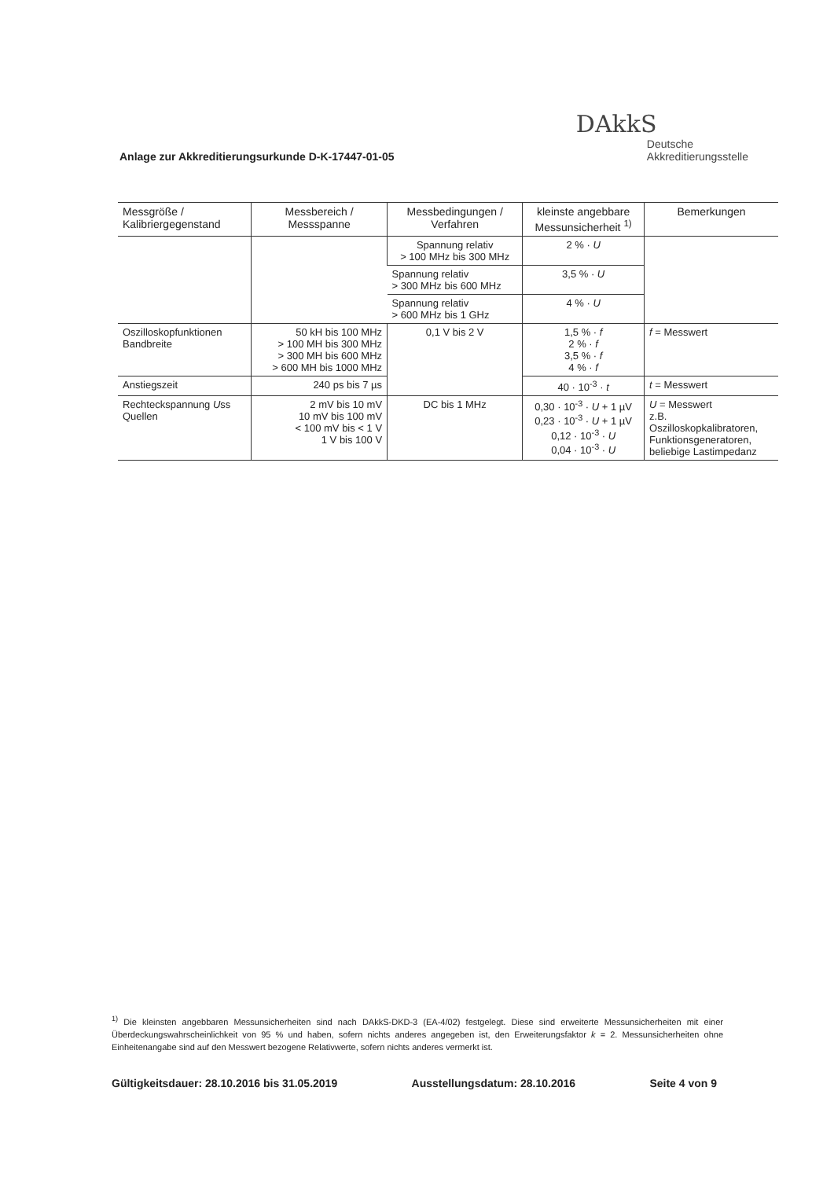Anlage zur Akkreditierungsurkunde D-K-17447-01-05
DAkkS
Deutsche
Akkreditierungsstelle
| Messgröße / Kalibriergegenstand | Messbereich / Messspanne | Messbedingungen / Verfahren | kleinste angebbare Messunsicherheit <sup>1)</sup> | Bemerkungen |
| --- | --- | --- | --- | --- |
| | | Spannung relativ > 100 MHz bis 300 MHz | 2 % · U | |
| | | Spannung relativ > 300 MHz bis 600 MHz | 3,5 % · U | |
| | | Spannung relativ > 600 MHz bis 1 GHz | 4 % · U | |
| Oszilloskopfunktionen Bandbreite | 50 kH bis 100 MHz > 100 MH bis 300 MHz > 300 MH bis 600 MHz > 600 MH bis 1000 MHz | 0,1 V bis 2 V | 1,5 % · f 2 % · f 3,5 % · f 4 % · f | f = Messwert |
| Anstiegszeit | 240 ps bis 7 µs | | 40 · 10<sup>-3</sup> · t | t = Messwert |
| Rechteckspannung U ss Quellen | 2 mV bis 10 mV 10 mV bis 100 mV < 100 mV bis < 1 V 1 V bis 100 V | DC bis 1 MHz | 0,30 · 10<sup>-3</sup> · U + 1 µV 0,23 · 10<sup>-3</sup> · U + 1 µV 0,12 · 10<sup>-3</sup> · U 0,04 · 10<sup>-3</sup> · U | U = Messwert z.B. Oszilloskopkalibratoren, Funktionsgeneratoren, beliebige Lastimpedanz |
<sup>1)</sup> Die kleinsten angebbaren Messunsicherheiten sind nach DAkkS-DKD-3 (EA-4/02) festgelegt. Diese sind erweiterte Messunsicherheiten mit einer Überdeckungswahrscheinlichkeit von 95 % und haben, sofern nichts anderes angegeben ist, den Erweiterungsfaktor k = 2. Messunsicherheiten ohne Einheitenangabe sind auf den Messwert bezogene Relativwerte, sofern nichts anderes vermerkt ist.
Gültigkeitsdauer: 28.10.2016 bis 31.05.2019 Ausstellungsdatum: 28.10.2016 Seite 4 von 9